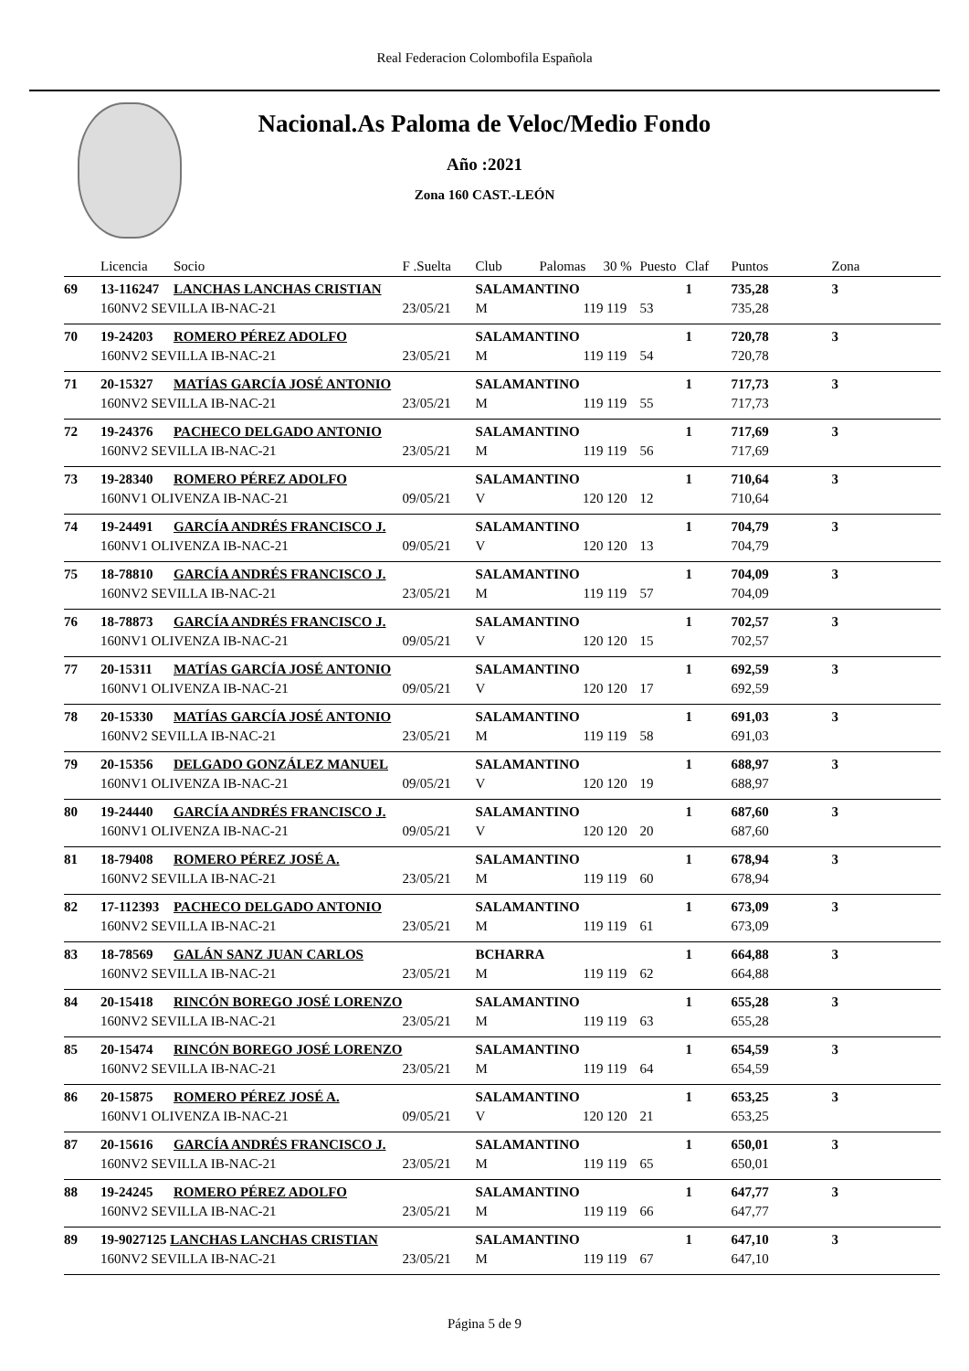Real Federacion Colombofila Española
Nacional.As Paloma de Veloc/Medio Fondo
Año :2021
Zona 160 CAST.-LEÓN
| | Licencia | Socio | F .Suelta | Club | Palomas | 30 % | Puesto | Claf | Puntos | Zona |
| --- | --- | --- | --- | --- | --- | --- | --- | --- | --- | --- |
| 69 | 13-116247 | LANCHAS LANCHAS CRISTIAN | | SALAMANTINO | | | | 1 | 735,28 | 3 |
| | 160NV2 SEVILLA IB-NAC-21 | | 23/05/21 | M | 119 | 119 | 53 | | 735,28 | |
| 70 | 19-24203 | ROMERO PÉREZ ADOLFO | | SALAMANTINO | | | | 1 | 720,78 | 3 |
| | 160NV2 SEVILLA IB-NAC-21 | | 23/05/21 | M | 119 | 119 | 54 | | 720,78 | |
| 71 | 20-15327 | MATÍAS GARCÍA JOSÉ ANTONIO | | SALAMANTINO | | | | 1 | 717,73 | 3 |
| | 160NV2 SEVILLA IB-NAC-21 | | 23/05/21 | M | 119 | 119 | 55 | | 717,73 | |
| 72 | 19-24376 | PACHECO DELGADO ANTONIO | | SALAMANTINO | | | | 1 | 717,69 | 3 |
| | 160NV2 SEVILLA IB-NAC-21 | | 23/05/21 | M | 119 | 119 | 56 | | 717,69 | |
| 73 | 19-28340 | ROMERO PÉREZ ADOLFO | | SALAMANTINO | | | | 1 | 710,64 | 3 |
| | 160NV1 OLIVENZA IB-NAC-21 | | 09/05/21 | V | 120 | 120 | 12 | | 710,64 | |
| 74 | 19-24491 | GARCÍA ANDRÉS FRANCISCO J. | | SALAMANTINO | | | | 1 | 704,79 | 3 |
| | 160NV1 OLIVENZA IB-NAC-21 | | 09/05/21 | V | 120 | 120 | 13 | | 704,79 | |
| 75 | 18-78810 | GARCÍA ANDRÉS FRANCISCO J. | | SALAMANTINO | | | | 1 | 704,09 | 3 |
| | 160NV2 SEVILLA IB-NAC-21 | | 23/05/21 | M | 119 | 119 | 57 | | 704,09 | |
| 76 | 18-78873 | GARCÍA ANDRÉS FRANCISCO J. | | SALAMANTINO | | | | 1 | 702,57 | 3 |
| | 160NV1 OLIVENZA IB-NAC-21 | | 09/05/21 | V | 120 | 120 | 15 | | 702,57 | |
| 77 | 20-15311 | MATÍAS GARCÍA JOSÉ ANTONIO | | SALAMANTINO | | | | 1 | 692,59 | 3 |
| | 160NV1 OLIVENZA IB-NAC-21 | | 09/05/21 | V | 120 | 120 | 17 | | 692,59 | |
| 78 | 20-15330 | MATÍAS GARCÍA JOSÉ ANTONIO | | SALAMANTINO | | | | 1 | 691,03 | 3 |
| | 160NV2 SEVILLA IB-NAC-21 | | 23/05/21 | M | 119 | 119 | 58 | | 691,03 | |
| 79 | 20-15356 | DELGADO GONZÁLEZ MANUEL | | SALAMANTINO | | | | 1 | 688,97 | 3 |
| | 160NV1 OLIVENZA IB-NAC-21 | | 09/05/21 | V | 120 | 120 | 19 | | 688,97 | |
| 80 | 19-24440 | GARCÍA ANDRÉS FRANCISCO J. | | SALAMANTINO | | | | 1 | 687,60 | 3 |
| | 160NV1 OLIVENZA IB-NAC-21 | | 09/05/21 | V | 120 | 120 | 20 | | 687,60 | |
| 81 | 18-79408 | ROMERO PÉREZ JOSÉ A. | | SALAMANTINO | | | | 1 | 678,94 | 3 |
| | 160NV2 SEVILLA IB-NAC-21 | | 23/05/21 | M | 119 | 119 | 60 | | 678,94 | |
| 82 | 17-112393 | PACHECO DELGADO ANTONIO | | SALAMANTINO | | | | 1 | 673,09 | 3 |
| | 160NV2 SEVILLA IB-NAC-21 | | 23/05/21 | M | 119 | 119 | 61 | | 673,09 | |
| 83 | 18-78569 | GALÁN SANZ JUAN CARLOS | | BCHARRA | | | | 1 | 664,88 | 3 |
| | 160NV2 SEVILLA IB-NAC-21 | | 23/05/21 | M | 119 | 119 | 62 | | 664,88 | |
| 84 | 20-15418 | RINCÓN BOREGO JOSÉ LORENZO | | SALAMANTINO | | | | 1 | 655,28 | 3 |
| | 160NV2 SEVILLA IB-NAC-21 | | 23/05/21 | M | 119 | 119 | 63 | | 655,28 | |
| 85 | 20-15474 | RINCÓN BOREGO JOSÉ LORENZO | | SALAMANTINO | | | | 1 | 654,59 | 3 |
| | 160NV2 SEVILLA IB-NAC-21 | | 23/05/21 | M | 119 | 119 | 64 | | 654,59 | |
| 86 | 20-15875 | ROMERO PÉREZ JOSÉ A. | | SALAMANTINO | | | | 1 | 653,25 | 3 |
| | 160NV1 OLIVENZA IB-NAC-21 | | 09/05/21 | V | 120 | 120 | 21 | | 653,25 | |
| 87 | 20-15616 | GARCÍA ANDRÉS FRANCISCO J. | | SALAMANTINO | | | | 1 | 650,01 | 3 |
| | 160NV2 SEVILLA IB-NAC-21 | | 23/05/21 | M | 119 | 119 | 65 | | 650,01 | |
| 88 | 19-24245 | ROMERO PÉREZ ADOLFO | | SALAMANTINO | | | | 1 | 647,77 | 3 |
| | 160NV2 SEVILLA IB-NAC-21 | | 23/05/21 | M | 119 | 119 | 66 | | 647,77 | |
| 89 | 19-9027125 LANCHAS LANCHAS CRISTIAN | | | SALAMANTINO | | | | 1 | 647,10 | 3 |
| | 160NV2 SEVILLA IB-NAC-21 | | 23/05/21 | M | 119 | 119 | 67 | | 647,10 | |
Página 5 de 9